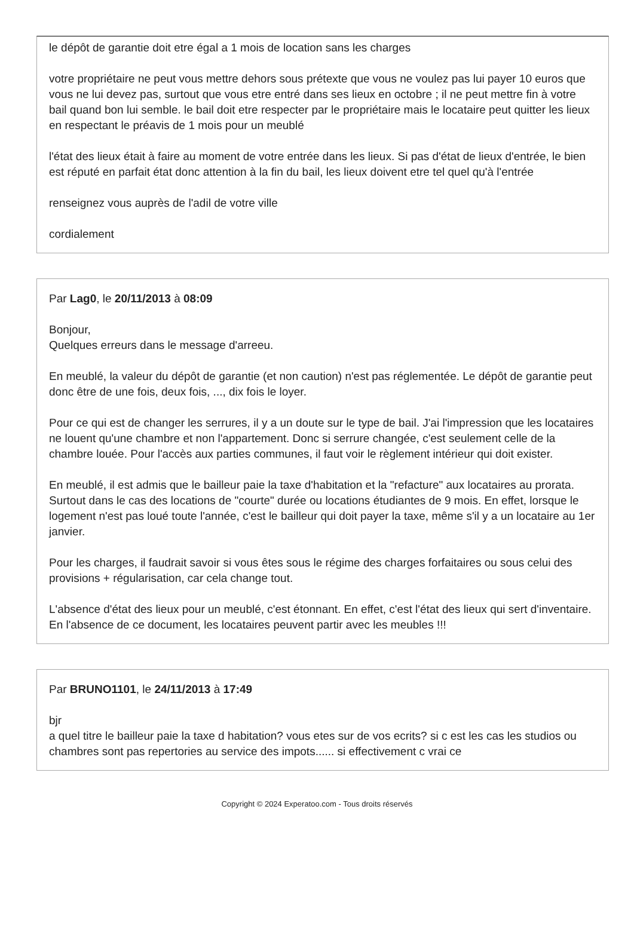le dépôt de garantie doit etre égal a 1 mois de location sans les charges
votre propriétaire ne peut vous mettre dehors sous prétexte que vous ne voulez pas lui payer 10 euros que vous ne lui devez pas, surtout que vous etre entré dans ses lieux en octobre ; il ne peut mettre fin à votre bail quand bon lui semble. le bail doit etre respecter par le propriétaire mais le locataire peut quitter les lieux en respectant le préavis de 1 mois pour un meublé
l'état des lieux était à faire au moment de votre entrée dans les lieux. Si pas d'état de lieux d'entrée, le bien est réputé en parfait état donc attention à la fin du bail, les lieux doivent etre tel quel qu'à l'entrée
renseignez vous auprès de l'adil de votre ville
cordialement
Par Lag0, le 20/11/2013 à 08:09
Bonjour,
Quelques erreurs dans le message d'arreeu.
En meublé, la valeur du dépôt de garantie (et non caution) n'est pas réglementée. Le dépôt de garantie peut donc être de une fois, deux fois, ..., dix fois le loyer.
Pour ce qui est de changer les serrures, il y a un doute sur le type de bail. J'ai l'impression que les locataires ne louent qu'une chambre et non l'appartement. Donc si serrure changée, c'est seulement celle de la chambre louée. Pour l'accès aux parties communes, il faut voir le règlement intérieur qui doit exister.
En meublé, il est admis que le bailleur paie la taxe d'habitation et la "refacture" aux locataires au prorata. Surtout dans le cas des locations de "courte" durée ou locations étudiantes de 9 mois. En effet, lorsque le logement n'est pas loué toute l'année, c'est le bailleur qui doit payer la taxe, même s'il y a un locataire au 1er janvier.
Pour les charges, il faudrait savoir si vous êtes sous le régime des charges forfaitaires ou sous celui des provisions + régularisation, car cela change tout.
L'absence d'état des lieux pour un meublé, c'est étonnant. En effet, c'est l'état des lieux qui sert d'inventaire. En l'absence de ce document, les locataires peuvent partir avec les meubles !!!
Par BRUNO1101, le 24/11/2013 à 17:49
bjr
a quel titre le bailleur paie la taxe d habitation? vous etes sur de vos ecrits? si c est les cas les studios ou chambres sont pas repertories au service des impots...... si effectivement c vrai ce
Copyright © 2024 Experatoo.com - Tous droits réservés